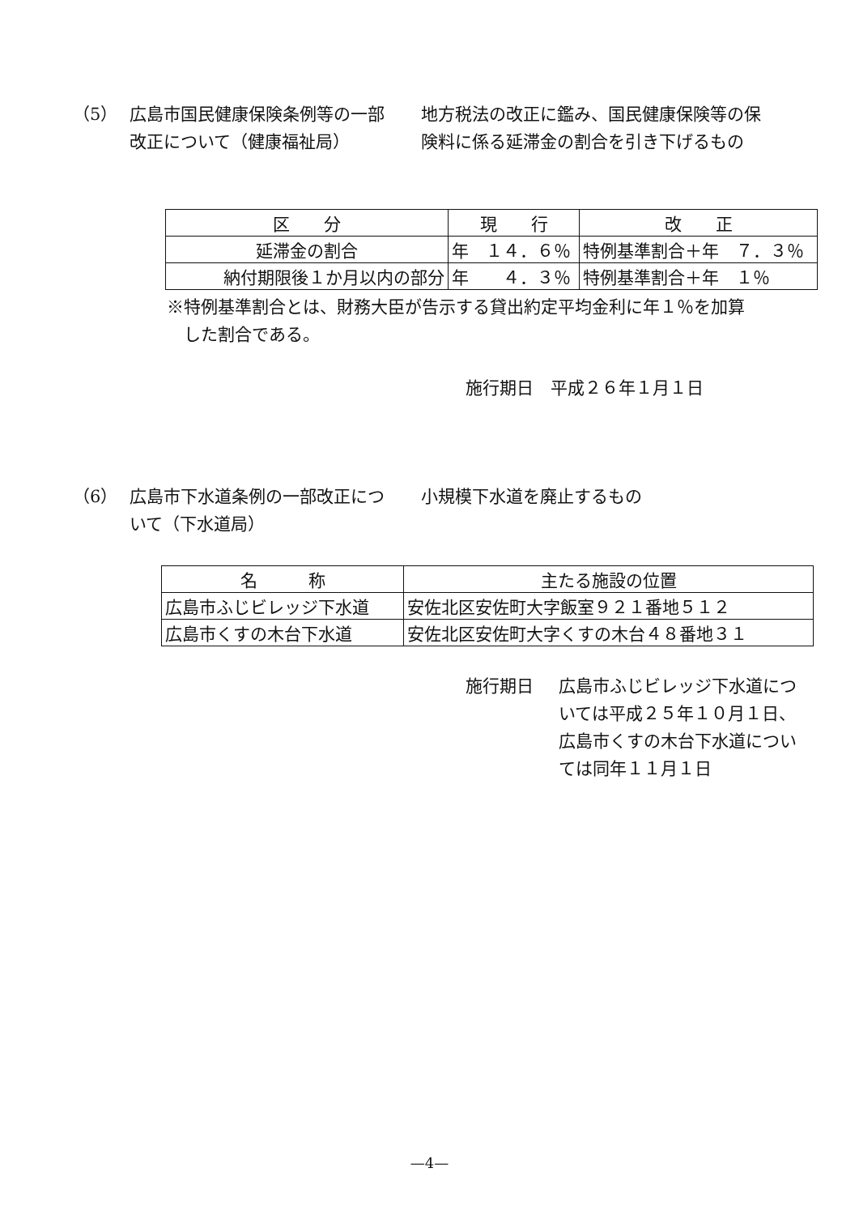（5） 広島市国民健康保険条例等の一部改正について（健康福祉局）
地方税法の改正に鑑み、国民健康保険等の保険料に係る延滞金の割合を引き下げるもの
| 区 分 | 現 行 | 改 正 |
| --- | --- | --- |
| 延滞金の割合 | 年 １４．６％ | 特例基準割合＋年 ７．３％ |
| 納付期限後１か月以内の部分 | 年 ４．３％ | 特例基準割合＋年 １％ |
※特例基準割合とは、財務大臣が告示する貸出約定平均金利に年１％を加算
　した割合である。
施行期日　平成２６年１月１日
（6） 広島市下水道条例の一部改正について（下水道局）
小規模下水道を廃止するもの
| 名 称 | 主たる施設の位置 |
| --- | --- |
| 広島市ふじビレッジ下水道 | 安佐北区安佐町大字飯室９２１番地５１２ |
| 広島市くすの木台下水道 | 安佐北区安佐町大字くすの木台４８番地３１ |
施行期日 広島市ふじビレッジ下水道については平成２５年１０月１日、広島市くすの木台下水道については同年１１月１日
—4—